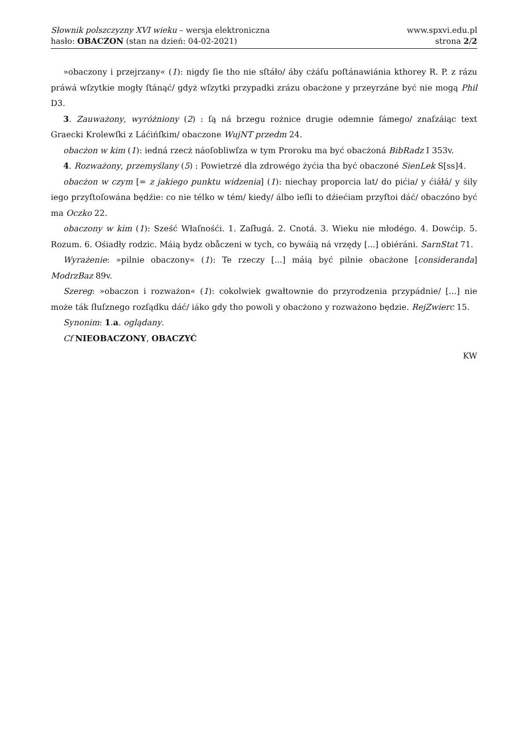Słownik polszczyzny XVI wieku – wersja elektroniczna
hasło: OBACZON (stan na dzień: 04-02-2021)
www.spxvi.edu.pl
strona 2/2
»obaczony i przejrzany« (1): nigdy ſie tho nie sſtáło/ áby cżáſu poſtánawiánia kthorey R. P. z rázu práwá wſzytkie mogły ſtánąć/ gdyż wſzytki przypadki zrázu obacżone y przeyrzáne być nie mogą Phil D3.
3. Zauważony, wyróżniony (2) : ſą ná brzegu rożnice drugie odemnie ſámego/ znaſzáiąc text Graecki Krolewſki z Láćińſkim/ obaczone WujNT przedm 24.
obacżon w kim (1): iedná rzecż náoſobliwſza w tym Proroku ma być obacżoná BibRadz I 353v.
4. Rozważony, przemyślany (5) : Powietrzé dla zdrowégo żyćia tha być obaczoné SienLek S[ss]4.
obacżon w czym [= z jakiego punktu widzenia] (1): niechay proporcia lat/ do pićia/ y ćiáłá/ y śily iego przyſtoſowána będźie: co nie télko w tém/ kiedy/ álbo ieſli to dźiećiam przyſtoi dáć/ obaczóno być ma Oczko 22.
obaczony w kim (1): Sześć Właſnośći. 1. Zaſługá. 2. Cnotá. 3. Wieku nie młodégo. 4. Dowćip. 5. Rozum. 6. Ośiadły rodzic. Máią bydz obåczeni w tych, co bywáią ná vrzędy [...] obiéráni. SarnStat 71.
Wyrażenie: »pilnie obaczony« (1): Te rzeczy [...] máią być pilnie obacżone [consideranda] ModrzBaz 89v.
Szereg: »obaczon i rozważon« (1): cokolwiek gwałtownie do przyrodzenia przypádnie/ [...] nie może ták ſłuſznego rozſądku dáć/ iáko gdy tho powoli y obacżono y rozważono będzie. RejZwierc 15.
Synonim: 1.a. oglądany.
Cf NIEOBACZONY, OBACZYĆ
KW